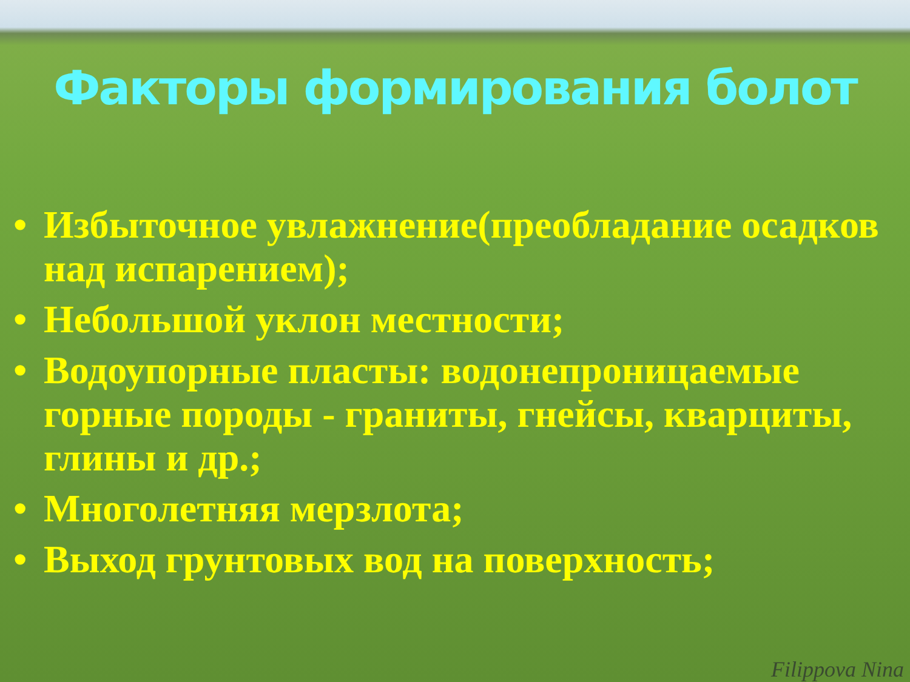Факторы формирования болот
• Избыточное увлажнение(преобладание осадков над испарением);
• Небольшой уклон местности;
• Водоупорные пласты: водонепроницаемые горные породы - граниты, гнейсы, кварциты, глины и др.;
• Многолетняя мерзлота;
• Выход грунтовых вод на поверхность;
Filippova Nina